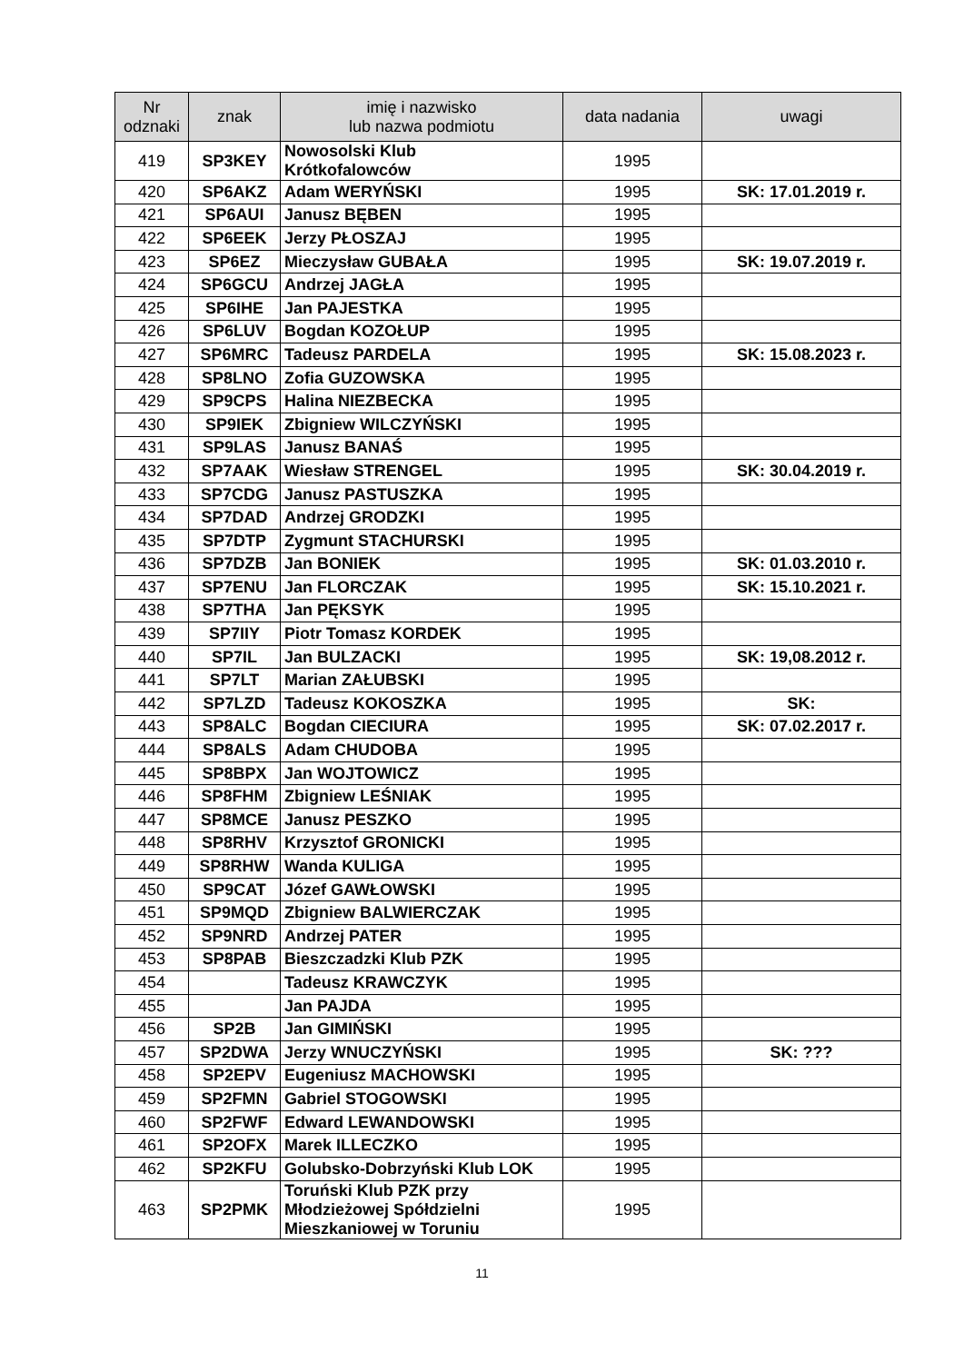| Nr odznaki | znak | imię i nazwisko lub nazwa podmiotu | data nadania | uwagi |
| --- | --- | --- | --- | --- |
| 419 | SP3KEY | Nowosolski Klub Krótkofalowców | 1995 | |
| 420 | SP6AKZ | Adam WERYŃSKI | 1995 | SK: 17.01.2019 r. |
| 421 | SP6AUI | Janusz BĘBEN | 1995 | |
| 422 | SP6EEK | Jerzy PŁOSZAJ | 1995 | |
| 423 | SP6EZ | Mieczysław GUBAŁA | 1995 | SK: 19.07.2019 r. |
| 424 | SP6GCU | Andrzej JAGŁA | 1995 | |
| 425 | SP6IHE | Jan PAJESTKA | 1995 | |
| 426 | SP6LUV | Bogdan KOZOŁUP | 1995 | |
| 427 | SP6MRC | Tadeusz PARDELA | 1995 | SK: 15.08.2023 r. |
| 428 | SP8LNO | Zofia GUZOWSKA | 1995 | |
| 429 | SP9CPS | Halina NIEZBECKA | 1995 | |
| 430 | SP9IEK | Zbigniew WILCZYŃSKI | 1995 | |
| 431 | SP9LAS | Janusz BANAŚ | 1995 | |
| 432 | SP7AAK | Wiesław STRENGEL | 1995 | SK: 30.04.2019 r. |
| 433 | SP7CDG | Janusz PASTUSZKA | 1995 | |
| 434 | SP7DAD | Andrzej GRODZKI | 1995 | |
| 435 | SP7DTP | Zygmunt STACHURSKI | 1995 | |
| 436 | SP7DZB | Jan BONIEK | 1995 | SK: 01.03.2010 r. |
| 437 | SP7ENU | Jan FLORCZAK | 1995 | SK: 15.10.2021 r. |
| 438 | SP7THA | Jan PĘKSYK | 1995 | |
| 439 | SP7IIY | Piotr Tomasz KORDEK | 1995 | |
| 440 | SP7IL | Jan BULZACKI | 1995 | SK: 19,08.2012 r. |
| 441 | SP7LT | Marian ZAŁUBSKI | 1995 | |
| 442 | SP7LZD | Tadeusz KOKOSZKA | 1995 | SK: |
| 443 | SP8ALC | Bogdan CIECIURA | 1995 | SK: 07.02.2017 r. |
| 444 | SP8ALS | Adam CHUDOBA | 1995 | |
| 445 | SP8BPX | Jan WOJTOWICZ | 1995 | |
| 446 | SP8FHM | Zbigniew LEŚNIAK | 1995 | |
| 447 | SP8MCE | Janusz PESZKO | 1995 | |
| 448 | SP8RHV | Krzysztof GRONICKI | 1995 | |
| 449 | SP8RHW | Wanda KULIGA | 1995 | |
| 450 | SP9CAT | Józef GAWŁOWSKI | 1995 | |
| 451 | SP9MQD | Zbigniew BALWIERCZAK | 1995 | |
| 452 | SP9NRD | Andrzej PATER | 1995 | |
| 453 | SP8PAB | Bieszczadzki Klub PZK | 1995 | |
| 454 | | Tadeusz KRAWCZYK | 1995 | |
| 455 | | Jan PAJDA | 1995 | |
| 456 | SP2B | Jan GIMIŃSKI | 1995 | |
| 457 | SP2DWA | Jerzy WNUCZYŃSKI | 1995 | SK: ??? |
| 458 | SP2EPV | Eugeniusz MACHOWSKI | 1995 | |
| 459 | SP2FMN | Gabriel STOGOWSKI | 1995 | |
| 460 | SP2FWF | Edward LEWANDOWSKI | 1995 | |
| 461 | SP2OFX | Marek ILLECZKO | 1995 | |
| 462 | SP2KFU | Golubsko-Dobrzyński Klub LOK | 1995 | |
| 463 | SP2PMK | Toruński Klub PZK przy Młodzieżowej Spółdzielni Mieszkaniowej w Toruniu | 1995 | |
11